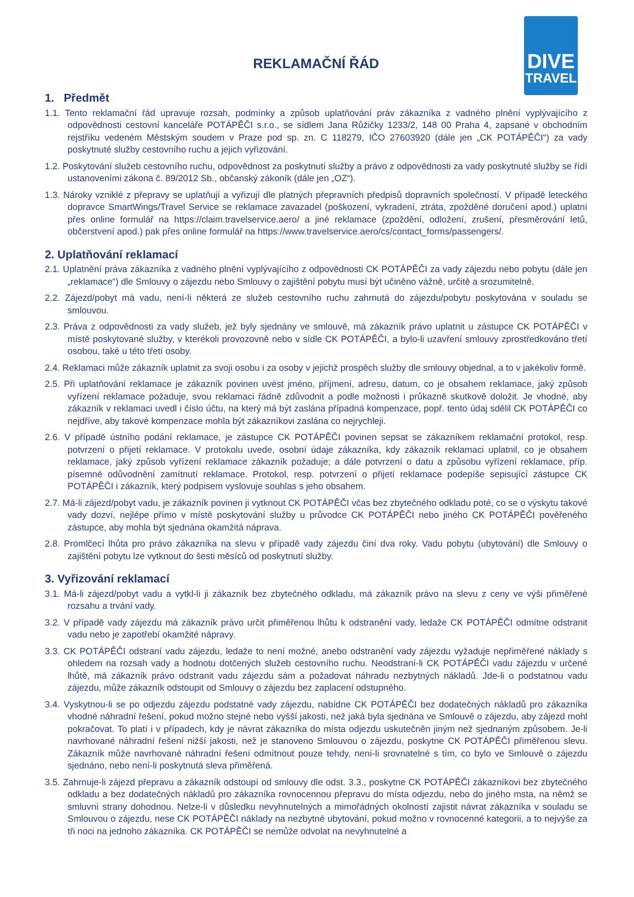DIVE
TRAVEL
REKLAMAČNÍ ŘÁD
1. Předmět
1.1. Tento reklamační řád upravuje rozsah, podmínky a způsob uplatňování práv zákazníka z vadného plnění vyplývajícího z odpovědnosti cestovní kanceláře POTÁPĚČI s.r.o., se sídlem Jana Růžičky 1233/2, 148 00 Praha 4, zapsané v obchodním rejstříku vedeném Městským soudem v Praze pod sp. zn. C 118279, IČO 27603920 (dále jen „CK POTÁPĚČI“) za vady poskytnuté služby cestovního ruchu a jejich vyřizování.
1.2. Poskytování služeb cestovního ruchu, odpovědnost za poskytnutí služby a právo z odpovědnosti za vady poskytnuté služby se řídí ustanoveními zákona č. 89/2012 Sb., občanský zákoník (dále jen „OZ“).
1.3. Nároky vzniklé z přepravy se uplatňují a vyřizují dle platných přepravních předpisů dopravních společností. V případě leteckého dopravce SmartWings/Travel Service se reklamace zavazadel (poškození, vykradení, ztráta, zpožděné doručení apod.) uplatní přes online formulář na https://claim.travelservice.aero/ a jiné reklamace (zpoždění, odložení, zrušení, přesměrování letů, občerstvení apod.) pak přes online formulář na https://www.travelservice.aero/cs/contact_forms/passengers/.
2. Uplatňování reklamací
2.1. Uplatnění práva zákazníka z vadného plnění vyplývajícího z odpovědnosti CK POTÁPĚČI za vady zájezdu nebo pobytu (dále jen „reklamace“) dle Smlouvy o zájezdu nebo Smlouvy o zajištění pobytu musí být učiněno vážně, určitě a srozumitelně.
2.2. Zájezd/pobyt má vadu, není-li některá ze služeb cestovního ruchu zahrnutá do zájezdu/pobytu poskytována v souladu se smlouvou.
2.3. Práva z odpovědnosti za vady služeb, jež byly sjednány ve smlouvě, má zákazník právo uplatnit u zástupce CK POTÁPĚČI v místě poskytované služby, v kterékoli provozovně nebo v sídle CK POTÁPĚČI, a bylo-li uzavření smlouvy zprostředkováno třetí osobou, také u této třetí osoby.
2.4. Reklamaci může zákazník uplatnit za svoji osobu i za osoby v jejichž prospěch služby dle smlouvy objednal, a to v jakékoliv formě.
2.5. Při uplatňování reklamace je zákazník povinen uvést jméno, příjmení, adresu, datum, co je obsahem reklamace, jaký způsob vyřízení reklamace požaduje, svou reklamaci řádně zdůvodnit a podle možnosti i průkazně skutkově doložit. Je vhodné, aby zákazník v reklamaci uvedl i číslo účtu, na který má být zaslána případná kompenzace, popř. tento údaj sdělil CK POTÁPĚČI co nejdříve, aby takové kompenzace mohla být zákazníkovi zaslána co nejrychleji.
2.6. V případě ústního podání reklamace, je zástupce CK POTÁPĚČI povinen sepsat se zákazníkem reklamační protokol, resp. potvrzení o přijetí reklamace. V protokolu uvede, osobní údaje zákazníka, kdy zákazník reklamaci uplatnil, co je obsahem reklamace, jaký způsob vyřízení reklamace zákazník požaduje; a dále potvrzení o datu a způsobu vyřízení reklamace, příp. písemné odůvodnění zamítnutí reklamace. Protokol, resp. potvrzení o přijetí reklamace podepíše sepisující zástupce CK POTÁPĚČI i zákazník, který podpisem vyslovuje souhlas s jeho obsahem.
2.7. Má-li zájezd/pobyt vadu, je zákazník povinen ji vytknout CK POTÁPĚČI včas bez zbytečného odkladu poté, co se o výskytu takové vady dozví, nejlépe přímo v místě poskytování služby u průvodce CK POTÁPĚČI nebo jiného CK POTÁPĚČI pověřeného zástupce, aby mohla být sjednána okamžitá náprava.
2.8. Promlčecí lhůta pro právo zákazníka na slevu v případě vady zájezdu činí dva roky. Vadu pobytu (ubytování) dle Smlouvy o zajištění pobytu lze vytknout do šesti měsíců od poskytnutí služby.
3. Vyřizování reklamací
3.1. Má-li zájezd/pobyt vadu a vytkl-li ji zákazník bez zbytečného odkladu, má zákazník právo na slevu z ceny ve výši přiměřené rozsahu a trvání vady.
3.2. V případě vady zájezdu má zákazník právo určit přiměřenou lhůtu k odstranění vady, ledaže CK POTÁPĚČI odmítne odstranit vadu nebo je zapotřebí okamžité nápravy.
3.3. CK POTÁPĚČI odstraní vadu zájezdu, ledaže to není možné, anebo odstranění vady zájezdu vyžaduje nepřiměřené náklady s ohledem na rozsah vady a hodnotu dotčených služeb cestovního ruchu. Neodstraní-li CK POTÁPĚČI vadu zájezdu v určené lhůtě, má zákazník právo odstranit vadu zájezdu sám a požadovat náhradu nezbytných nákladů. Jde-li o podstatnou vadu zájezdu, může zákazník odstoupit od Smlouvy o zájezdu bez zaplacení odstupného.
3.4. Vyskytnou-li se po odjezdu zájezdu podstatné vady zájezdu, nabídne CK POTÁPĚČI bez dodatečných nákladů pro zákazníka vhodné náhradní řešení, pokud možno stejné nebo vyšší jakosti, než jaká byla sjednána ve Smlouvě o zájezdu, aby zájezd mohl pokračovat. To platí i v případech, kdy je návrat zákazníka do místa odjezdu uskutečněn jiným než sjednaným způsobem. Je-li navrhované náhradní řešení nižší jakosti, než je stanoveno Smlouvou o zájezdu, poskytne CK POTÁPĚČI přiměřenou slevu. Zákazník může navrhované náhradní řešení odmítnout pouze tehdy, není-li srovnatelné s tím, co bylo ve Smlouvě o zájezdu sjednáno, nebo není-li poskytnutá sleva přiměřená.
3.5. Zahrnuje-li zájezd přepravu a zákazník odstoupí od smlouvy dle odst. 3.3., poskytne CK POTÁPĚČI zákazníkovi bez zbytečného odkladu a bez dodatečných nákladů pro zákazníka rovnocennou přepravu do místa odjezdu, nebo do jiného msta, na němž se smluvní strany dohodnou. Nelze-li v důsledku nevyhnutelných a mimořádných okolností zajistit návrat zákazníka v souladu se Smlouvou o zájezdu, nese CK POTÁPĚČI náklady na nezbytné ubytování, pokud možno v rovnocenné kategorii, a to nejvýše za tři noci na jednoho zákazníka. CK POTÁPĚČI se nemůže odvolat na nevyhnutelné a